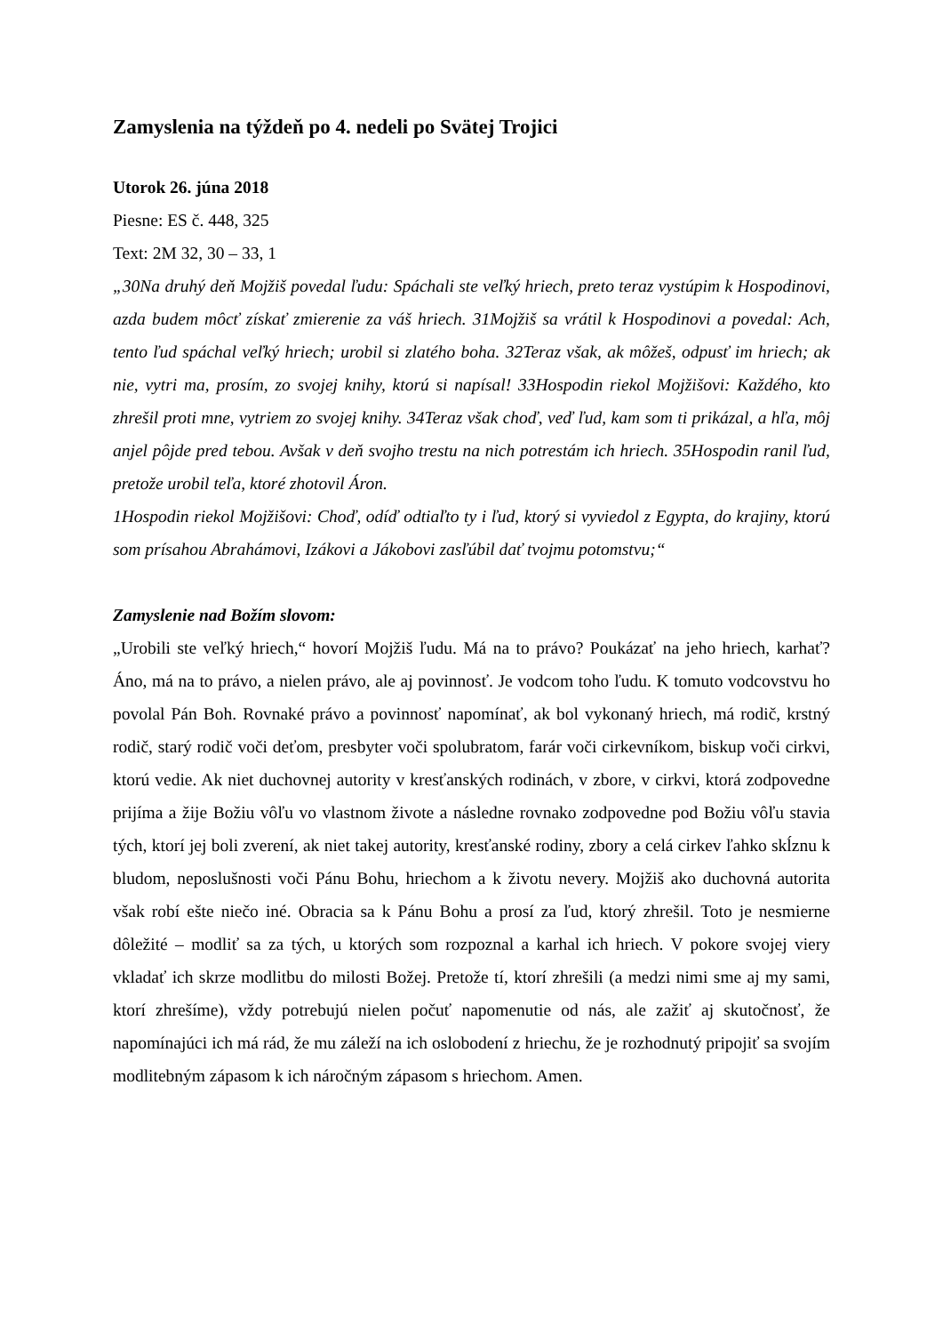Zamyslenia na týždeň po 4. nedeli po Svätej Trojici
Utorok 26. júna 2018
Piesne: ES č. 448, 325
Text: 2M 32, 30 – 33, 1
„30Na druhý deň Mojžiš povedal ľudu: Spáchali ste veľký hriech, preto teraz vystúpim k Hospodinovi, azda budem môcť získať zmierenie za váš hriech. 31Mojžiš sa vrátil k Hospodinovi a povedal: Ach, tento ľud spáchal veľký hriech; urobil si zlatého boha. 32Teraz však, ak môžeš, odpusť im hriech; ak nie, vytri ma, prosím, zo svojej knihy, ktorú si napísal! 33Hospodin riekol Mojžišovi: Každého, kto zhrešil proti mne, vytriem zo svojej knihy. 34Teraz však choď, veď ľud, kam som ti prikázal, a hľa, môj anjel pôjde pred tebou. Avšak v deň svojho trestu na nich potrestám ich hriech. 35Hospodin ranil ľud, pretože urobil teľa, ktoré zhotovil Áron.
1Hospodin riekol Mojžišovi: Choď, odíď odtiaľto ty i ľud, ktorý si vyviedol z Egypta, do krajiny, ktorú som prísahou Abrahámovi, Izákovi a Jákobovi zasľúbil dať tvojmu potomstvu;“
Zamyslenie nad Božím slovom:
„Urobili ste veľký hriech,“ hovorí Mojžiš ľudu. Má na to právo? Poukázať na jeho hriech, karhať? Áno, má na to právo, a nielen právo, ale aj povinnosť. Je vodcom toho ľudu. K tomuto vodcovstvu ho povolal Pán Boh. Rovnaké právo a povinnosť napomínať, ak bol vykonaný hriech, má rodič, krstný rodič, starý rodič voči deťom, presbyter voči spolubratom, farár voči cirkevníkom, biskup voči cirkvi, ktorú vedie. Ak niet duchovnej autority v kresťanských rodinách, v zbore, v cirkvi, ktorá zodpovedne prijíma a žije Božiu vôľu vo vlastnom živote a následne rovnako zodpovedne pod Božiu vôľu stavia tých, ktorí jej boli zverení, ak niet takej autority, kresťanské rodiny, zbory a celá cirkev ľahko skĺznu k bludom, neposlušnosti voči Pánu Bohu, hriechom a k životu nevery. Mojžiš ako duchovná autorita však robí ešte niečo iné. Obracia sa k Pánu Bohu a prosí za ľud, ktorý zhrešil. Toto je nesmierne dôležité – modliť sa za tých, u ktorých som rozpoznal a karhal ich hriech. V pokore svojej viery vkladať ich skrze modlitbu do milosti Božej. Pretože tí, ktorí zhrešili (a medzi nimi sme aj my sami, ktorí zhrešíme), vždy potrebujú nielen počuť napomenutie od nás, ale zažiť aj skutočnosť, že napomínajúci ich má rád, že mu záleží na ich oslobodení z hriechu, že je rozhodnutý pripojiť sa svojím modlitebným zápasom k ich náročným zápasom s hriechom. Amen.